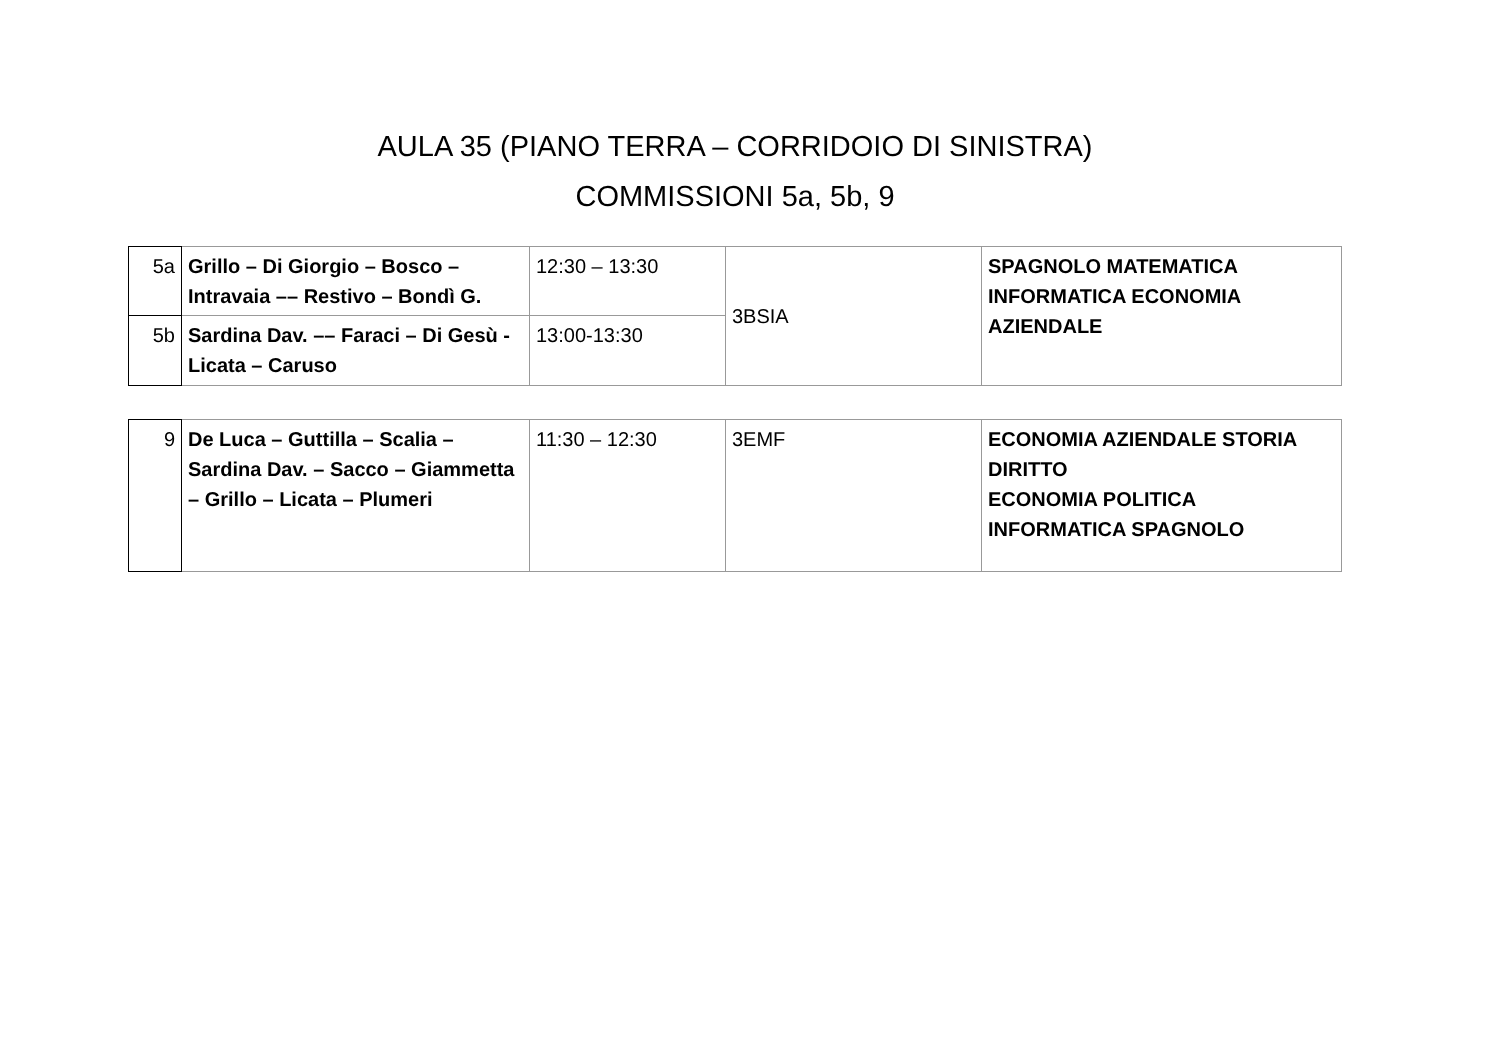AULA 35 (PIANO TERRA – CORRIDOIO DI SINISTRA)
COMMISSIONI 5a, 5b, 9
| 5a | Grillo – Di Giorgio – Bosco –Intravaia –– Restivo – Bondì G. | 12:30 – 13:30 | 3BSIA | SPAGNOLO MATEMATICA INFORMATICA ECONOMIA AZIENDALE |
| 5b | Sardina Dav. –– Faraci – Di Gesù - Licata – Caruso | 13:00-13:30 | | |
| 9 | De Luca – Guttilla – Scalia – Sardina Dav. – Sacco – Giammetta – Grillo – Licata – Plumeri | 11:30 – 12:30 | 3EMF | ECONOMIA AZIENDALE STORIA DIRITTO ECONOMIA POLITICA INFORMATICA SPAGNOLO |